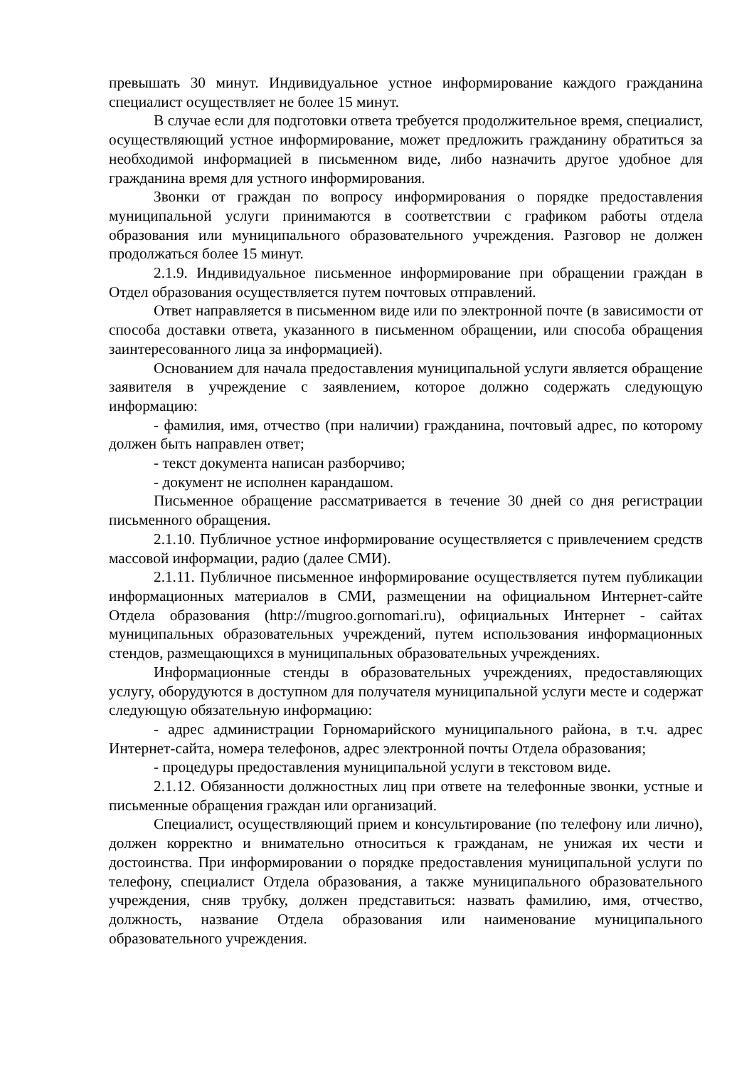превышать 30 минут. Индивидуальное устное информирование каждого гражданина специалист осуществляет не более 15 минут.
В случае если для подготовки ответа требуется продолжительное время, специалист, осуществляющий устное информирование, может предложить гражданину обратиться за необходимой информацией в письменном виде, либо назначить другое удобное для гражданина время для устного информирования.
Звонки от граждан по вопросу информирования о порядке предоставления муниципальной услуги принимаются в соответствии с графиком работы отдела образования или муниципального образовательного учреждения. Разговор не должен продолжаться более 15 минут.
2.1.9. Индивидуальное письменное информирование при обращении граждан в Отдел образования осуществляется путем почтовых отправлений.
Ответ направляется в письменном виде или по электронной почте (в зависимости от способа доставки ответа, указанного в письменном обращении, или способа обращения заинтересованного лица за информацией).
Основанием для начала предоставления муниципальной услуги является обращение заявителя в учреждение с заявлением, которое должно содержать следующую информацию:
- фамилия, имя, отчество (при наличии) гражданина, почтовый адрес, по которому должен быть направлен ответ;
- текст документа написан разборчиво;
- документ не исполнен карандашом.
Письменное обращение рассматривается в течение 30 дней со дня регистрации письменного обращения.
2.1.10. Публичное устное информирование осуществляется с привлечением средств массовой информации, радио (далее СМИ).
2.1.11. Публичное письменное информирование осуществляется путем публикации информационных материалов в СМИ, размещении на официальном Интернет-сайте Отдела образования (http://mugroo.gornomari.ru), официальных Интернет - сайтах муниципальных образовательных учреждений, путем использования информационных стендов, размещающихся в муниципальных образовательных учреждениях.
Информационные стенды в образовательных учреждениях, предоставляющих услугу, оборудуются в доступном для получателя муниципальной услуги месте и содержат следующую обязательную информацию:
- адрес администрации Горномарийского муниципального района, в т.ч. адрес Интернет-сайта, номера телефонов, адрес электронной почты Отдела образования;
- процедуры предоставления муниципальной услуги в текстовом виде.
2.1.12. Обязанности должностных лиц при ответе на телефонные звонки, устные и письменные обращения граждан или организаций.
Специалист, осуществляющий прием и консультирование (по телефону или лично), должен корректно и внимательно относиться к гражданам, не унижая их чести и достоинства. При информировании о порядке предоставления муниципальной услуги по телефону, специалист Отдела образования, а также муниципального образовательного учреждения, сняв трубку, должен представиться: назвать фамилию, имя, отчество, должность, название Отдела образования или наименование муниципального образовательного учреждения.